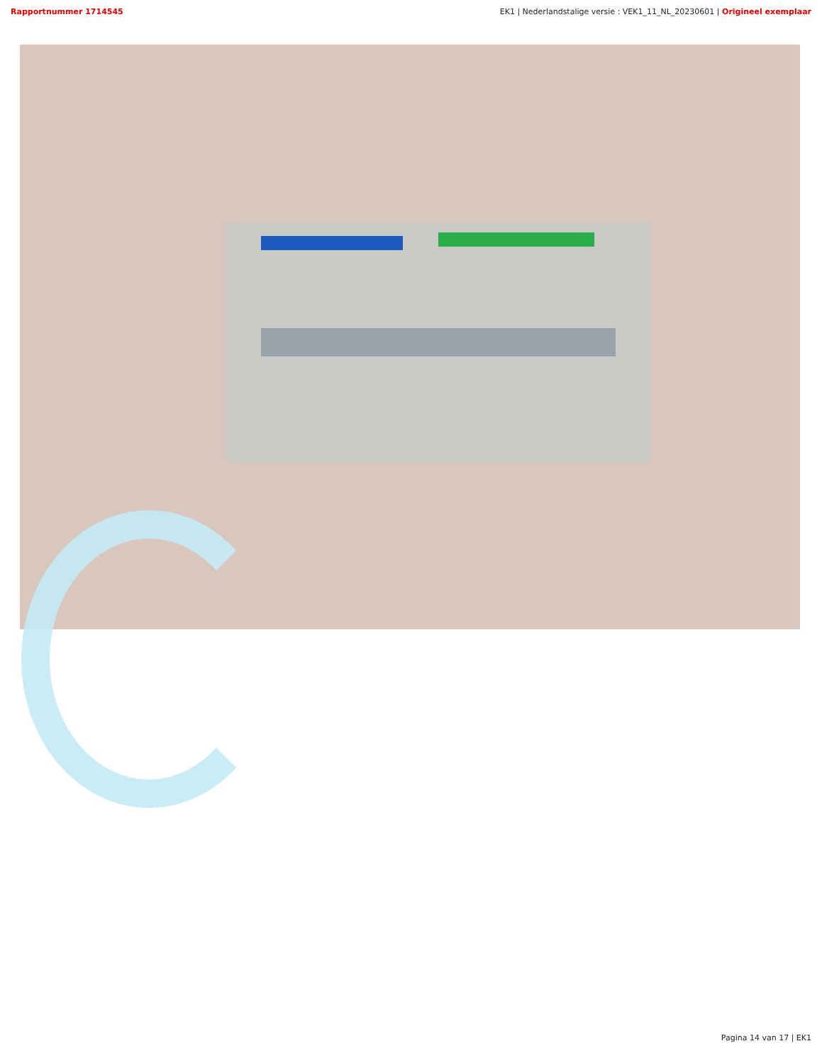Rapportnummer 1714545 EK1 | Nederlandstalige versie : VEK1_11_NL_20230601 | Origineel exemplaar
Pagina 14 van 17 | EK1